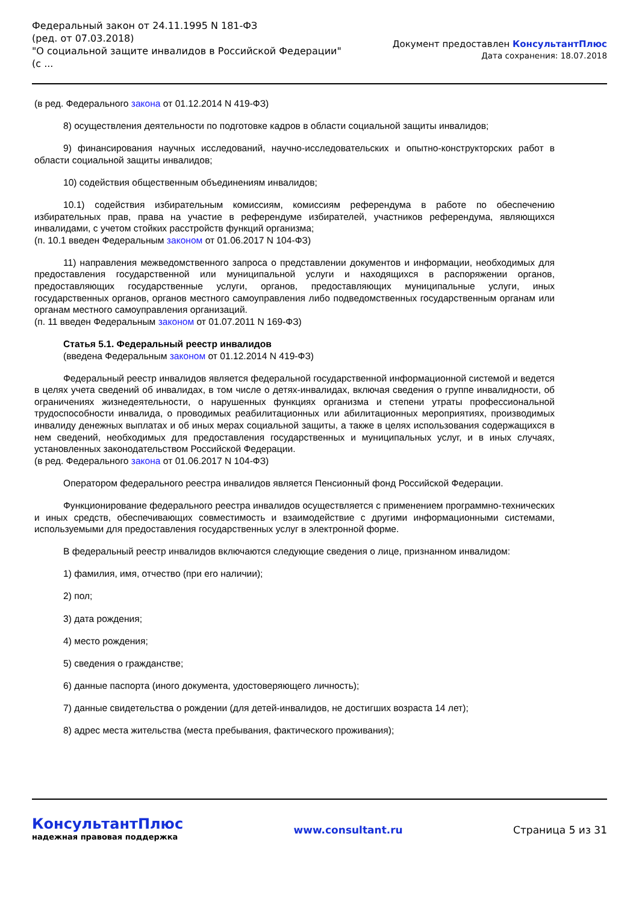Федеральный закон от 24.11.1995 N 181-ФЗ
(ред. от 07.03.2018)
"О социальной защите инвалидов в Российской Федерации"
(с ...
Документ предоставлен КонсультантПлюс
Дата сохранения: 18.07.2018
(в ред. Федерального закона от 01.12.2014 N 419-ФЗ)
8) осуществления деятельности по подготовке кадров в области социальной защиты инвалидов;
9) финансирования научных исследований, научно-исследовательских и опытно-конструкторских работ в области социальной защиты инвалидов;
10) содействия общественным объединениям инвалидов;
10.1) содействия избирательным комиссиям, комиссиям референдума в работе по обеспечению избирательных прав, права на участие в референдуме избирателей, участников референдума, являющихся инвалидами, с учетом стойких расстройств функций организма;
(п. 10.1 введен Федеральным законом от 01.06.2017 N 104-ФЗ)
11) направления межведомственного запроса о представлении документов и информации, необходимых для предоставления государственной или муниципальной услуги и находящихся в распоряжении органов, предоставляющих государственные услуги, органов, предоставляющих муниципальные услуги, иных государственных органов, органов местного самоуправления либо подведомственных государственным органам или органам местного самоуправления организаций.
(п. 11 введен Федеральным законом от 01.07.2011 N 169-ФЗ)
Статья 5.1. Федеральный реестр инвалидов
(введена Федеральным законом от 01.12.2014 N 419-ФЗ)
Федеральный реестр инвалидов является федеральной государственной информационной системой и ведется в целях учета сведений об инвалидах, в том числе о детях-инвалидах, включая сведения о группе инвалидности, об ограничениях жизнедеятельности, о нарушенных функциях организма и степени утраты профессиональной трудоспособности инвалида, о проводимых реабилитационных или абилитационных мероприятиях, производимых инвалиду денежных выплатах и об иных мерах социальной защиты, а также в целях использования содержащихся в нем сведений, необходимых для предоставления государственных и муниципальных услуг, и в иных случаях, установленных законодательством Российской Федерации.
(в ред. Федерального закона от 01.06.2017 N 104-ФЗ)
Оператором федерального реестра инвалидов является Пенсионный фонд Российской Федерации.
Функционирование федерального реестра инвалидов осуществляется с применением программно-технических и иных средств, обеспечивающих совместимость и взаимодействие с другими информационными системами, используемыми для предоставления государственных услуг в электронной форме.
В федеральный реестр инвалидов включаются следующие сведения о лице, признанном инвалидом:
1) фамилия, имя, отчество (при его наличии);
2) пол;
3) дата рождения;
4) место рождения;
5) сведения о гражданстве;
6) данные паспорта (иного документа, удостоверяющего личность);
7) данные свидетельства о рождении (для детей-инвалидов, не достигших возраста 14 лет);
8) адрес места жительства (места пребывания, фактического проживания);
КонсультантПлюс
надежная правовая поддержка
www.consultant.ru Страница 5 из 31